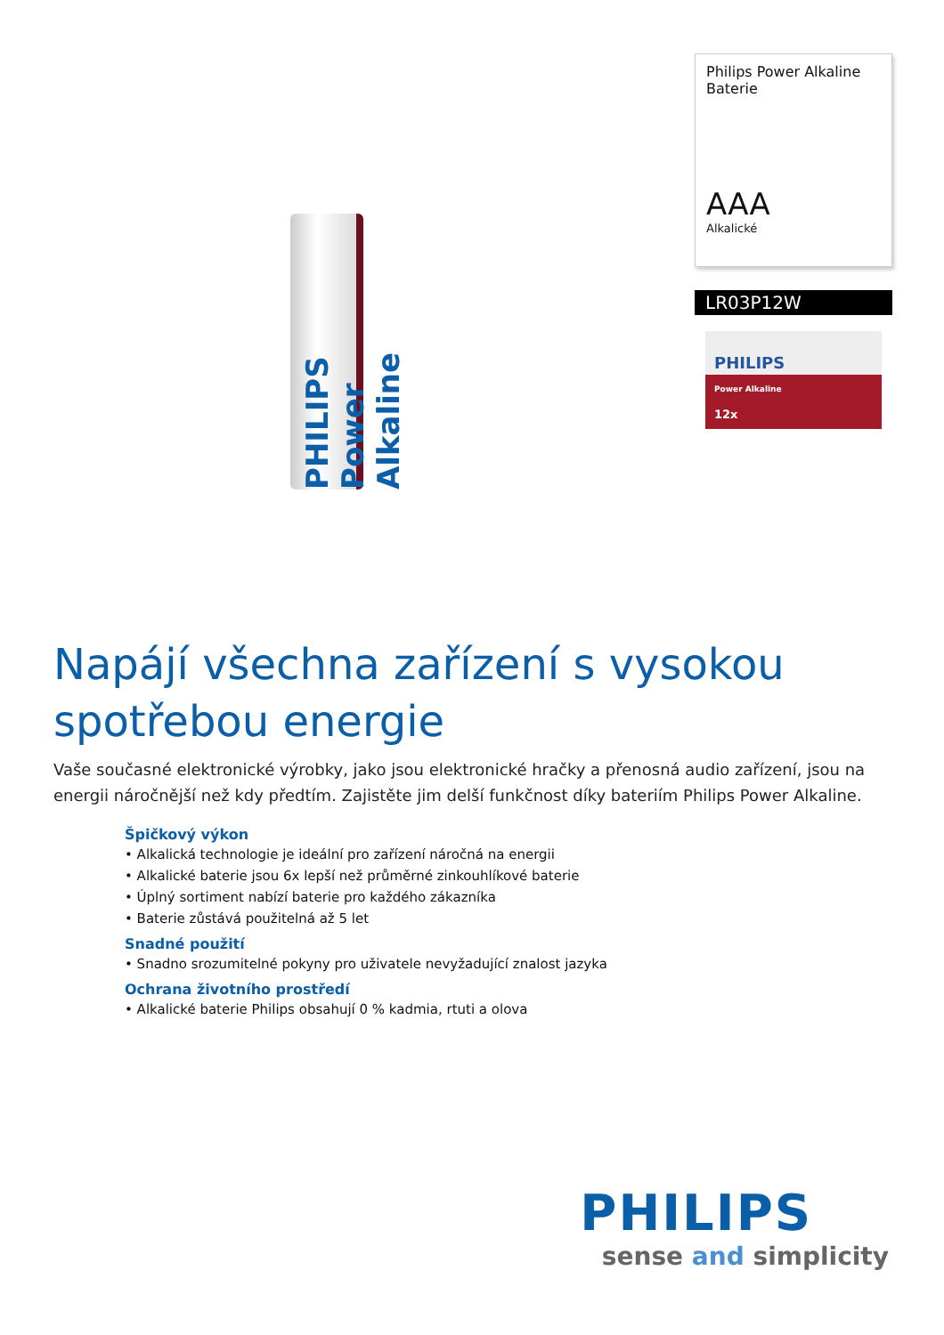PHILIPS Power Alkaline
Philips Power Alkaline Baterie
AAA
Alkalické
LR03P12W
PHILIPS
Power Alkaline
12x
Napájí všechna zařízení s vysokou spotřebou energie
Vaše současné elektronické výrobky, jako jsou elektronické hračky a přenosná audio zařízení, jsou na energii náročnější než kdy předtím. Zajistěte jim delší funkčnost díky bateriím Philips Power Alkaline.
Špičkový výkon
• Alkalická technologie je ideální pro zařízení náročná na energii
• Alkalické baterie jsou 6x lepší než průměrné zinkouhlíkové baterie
• Úplný sortiment nabízí baterie pro každého zákazníka
• Baterie zůstává použitelná až 5 let
Snadné použití
• Snadno srozumitelné pokyny pro uživatele nevyžadující znalost jazyka
Ochrana životního prostředí
• Alkalické baterie Philips obsahují 0 % kadmia, rtuti a olova
PHILIPS
sense and simplicity